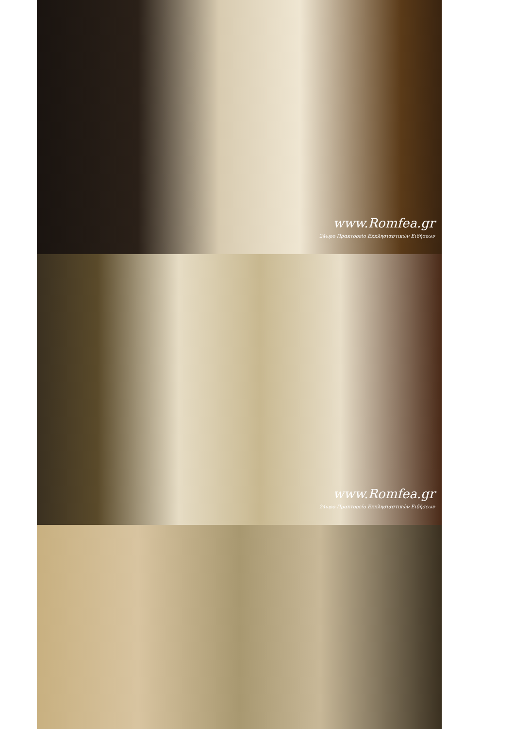www.Romfea.gr
24ωρο Πρακτορείο Εκκλησιαστικών Ειδήσεων
www.Romfea.gr
24ωρο Πρακτορείο Εκκλησιαστικών Ειδήσεων